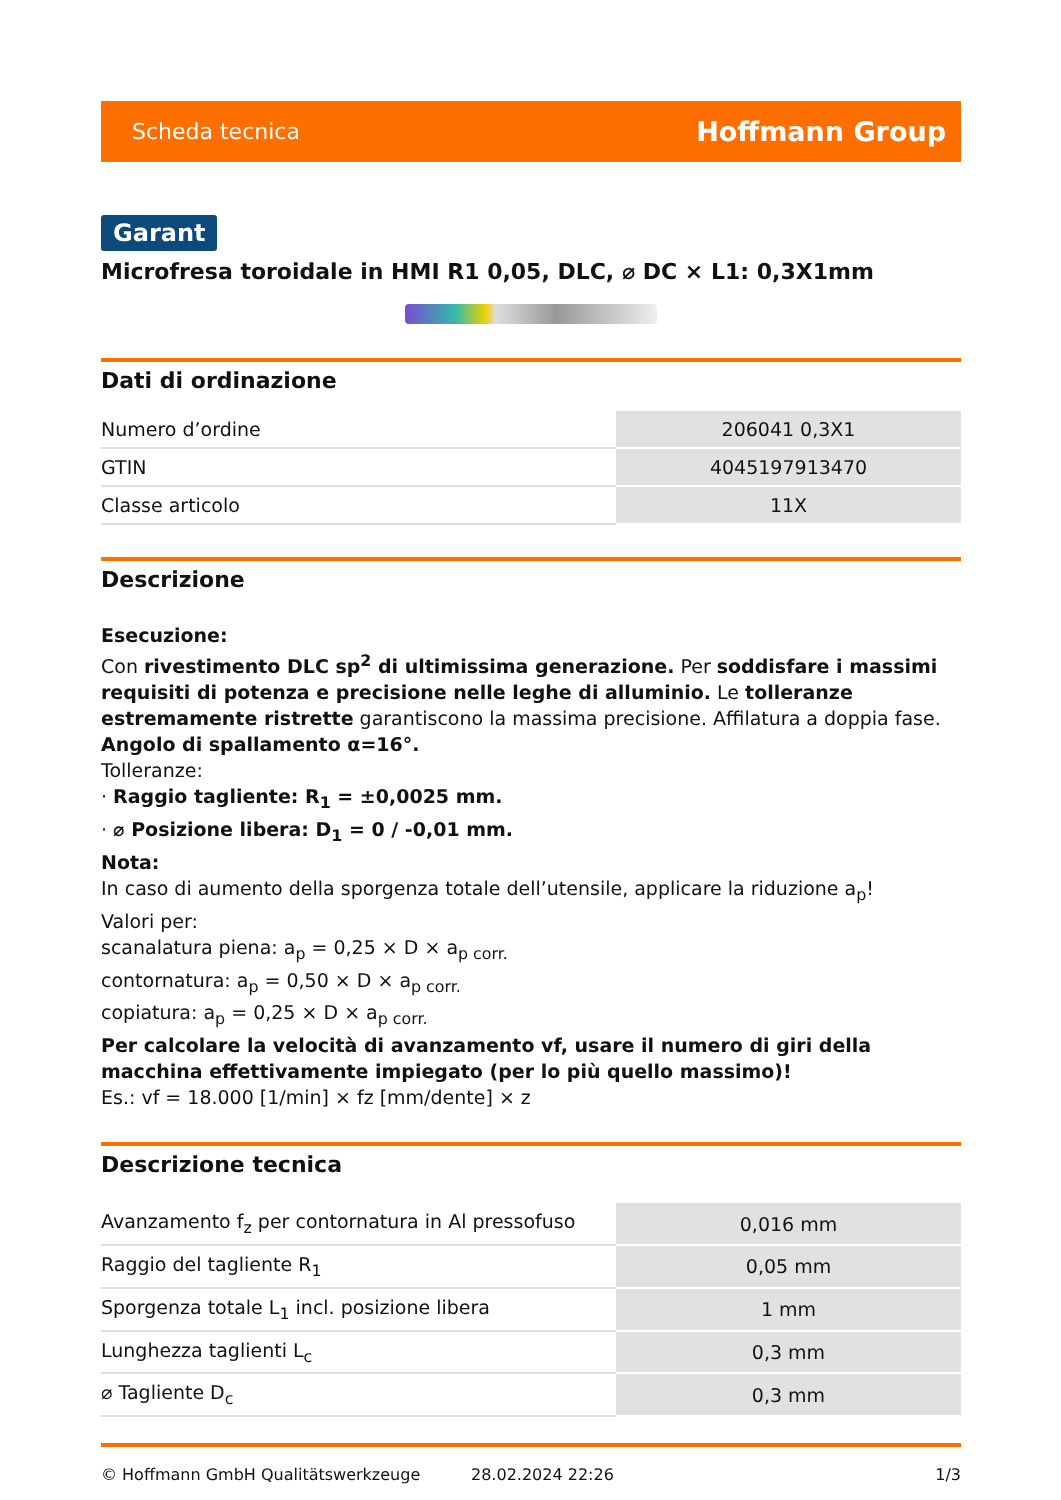Scheda tecnica Hoffmann Group
Garant
Microfresa toroidale in HMI R1 0,05, DLC, ⌀ DC × L1: 0,3X1mm
Dati di ordinazione
| Numero d’ordine | 206041 0,3X1 |
| GTIN | 4045197913470 |
| Classe articolo | 11X |
Descrizione
Esecuzione:
Con rivestimento DLC sp<sup>2</sup> di ultimissima generazione. Per soddisfare i massimi requisiti di potenza e precisione nelle leghe di alluminio. Le tolleranze estremamente ristrette garantiscono la massima precisione. Affilatura a doppia fase.
Angolo di spallamento α=16°.
Tolleranze:
· Raggio tagliente: R<sub>1</sub> = ±0,0025 mm.
· ⌀ Posizione libera: D<sub>1</sub> = 0 / -0,01 mm.
Nota:
In caso di aumento della sporgenza totale dell’utensile, applicare la riduzione a<sub>p</sub>!
Valori per:
scanalatura piena: a<sub>p</sub> = 0,25 × D × a<sub>p corr.</sub>
contornatura: a<sub>p</sub> = 0,50 × D × a<sub>p corr.</sub>
copiatura: a<sub>p</sub> = 0,25 × D × a<sub>p corr.</sub>
Per calcolare la velocità di avanzamento vf, usare il numero di giri della macchina effettivamente impiegato (per lo più quello massimo)!
Es.: vf = 18.000 [1/min] × fz [mm/dente] × z
Descrizione tecnica
| Avanzamento f<sub>z</sub> per contornatura in Al pressofuso | 0,016 mm |
| Raggio del tagliente R<sub>1</sub> | 0,05 mm |
| Sporgenza totale L<sub>1</sub> incl. posizione libera | 1 mm |
| Lunghezza taglienti L<sub>c</sub> | 0,3 mm |
| ⌀ Tagliente D<sub>c</sub> | 0,3 mm |
© Hoffmann GmbH Qualitätswerkzeuge 28.02.2024 22:26 1/3